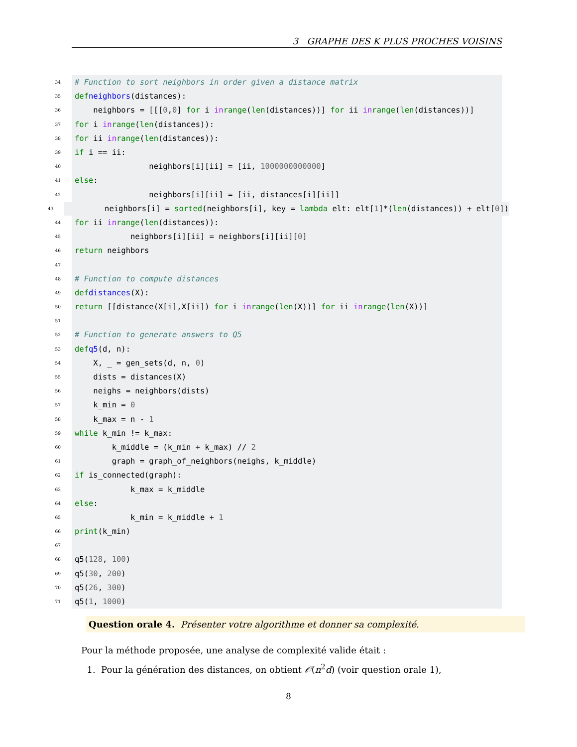3 GRAPHE DES K PLUS PROCHES VOISINS
34 # Function to sort neighbors in order given a distance matrix
35 def neighbors (distances):
36 neighbors = [[[0, 0] for i in range (len (distances))] for ii in range (len (distances))]
37 for i in range (len (distances)):
38 for ii in range (len (distances)):
39 if i == ii:
40 neighbors[i][ii] = [ii, 1000000000000]
41 else:
42 neighbors[i][ii] = [ii, distances[i][ii]]
43 neighbors[i] = sorted (neighbors[i], key = lambda elt: elt[1]*(len (distances)) + elt[0])
44 for ii in range (len (distances)):
45 neighbors[i][ii] = neighbors[i][ii][0]
46 return neighbors
47
48 # Function to compute distances
49 def distances (X):
50 return [[distance(X[i],X[ii]) for i in range (len (X))] for ii in range (len (X))]
51
52 # Function to generate answers to Q5
53 def q5 (d, n):
54 X, _ = gen_sets(d, n, 0)
55 dists = distances(X)
56 neighs = neighbors(dists)
57 k_min = 0
58 k_max = n - 1
59 while k_min != k_max:
60 k_middle = (k_min + k_max) // 2
61 graph = graph_of_neighbors(neighs, k_middle)
62 if is_connected(graph):
63 k_max = k_middle
64 else:
65 k_min = k_middle + 1
66 print (k_min)
67
68 q5(128, 100)
69 q5(30, 200)
70 q5(26, 300)
71 q5(1, 1000)
Question orale 4. Présenter votre algorithme et donner sa complexité.
Pour la méthode proposée, une analyse de complexité valide était :
1. Pour la génération des distances, on obtient 𝒪(n<sup>2</sup>d) (voir question orale 1),
8